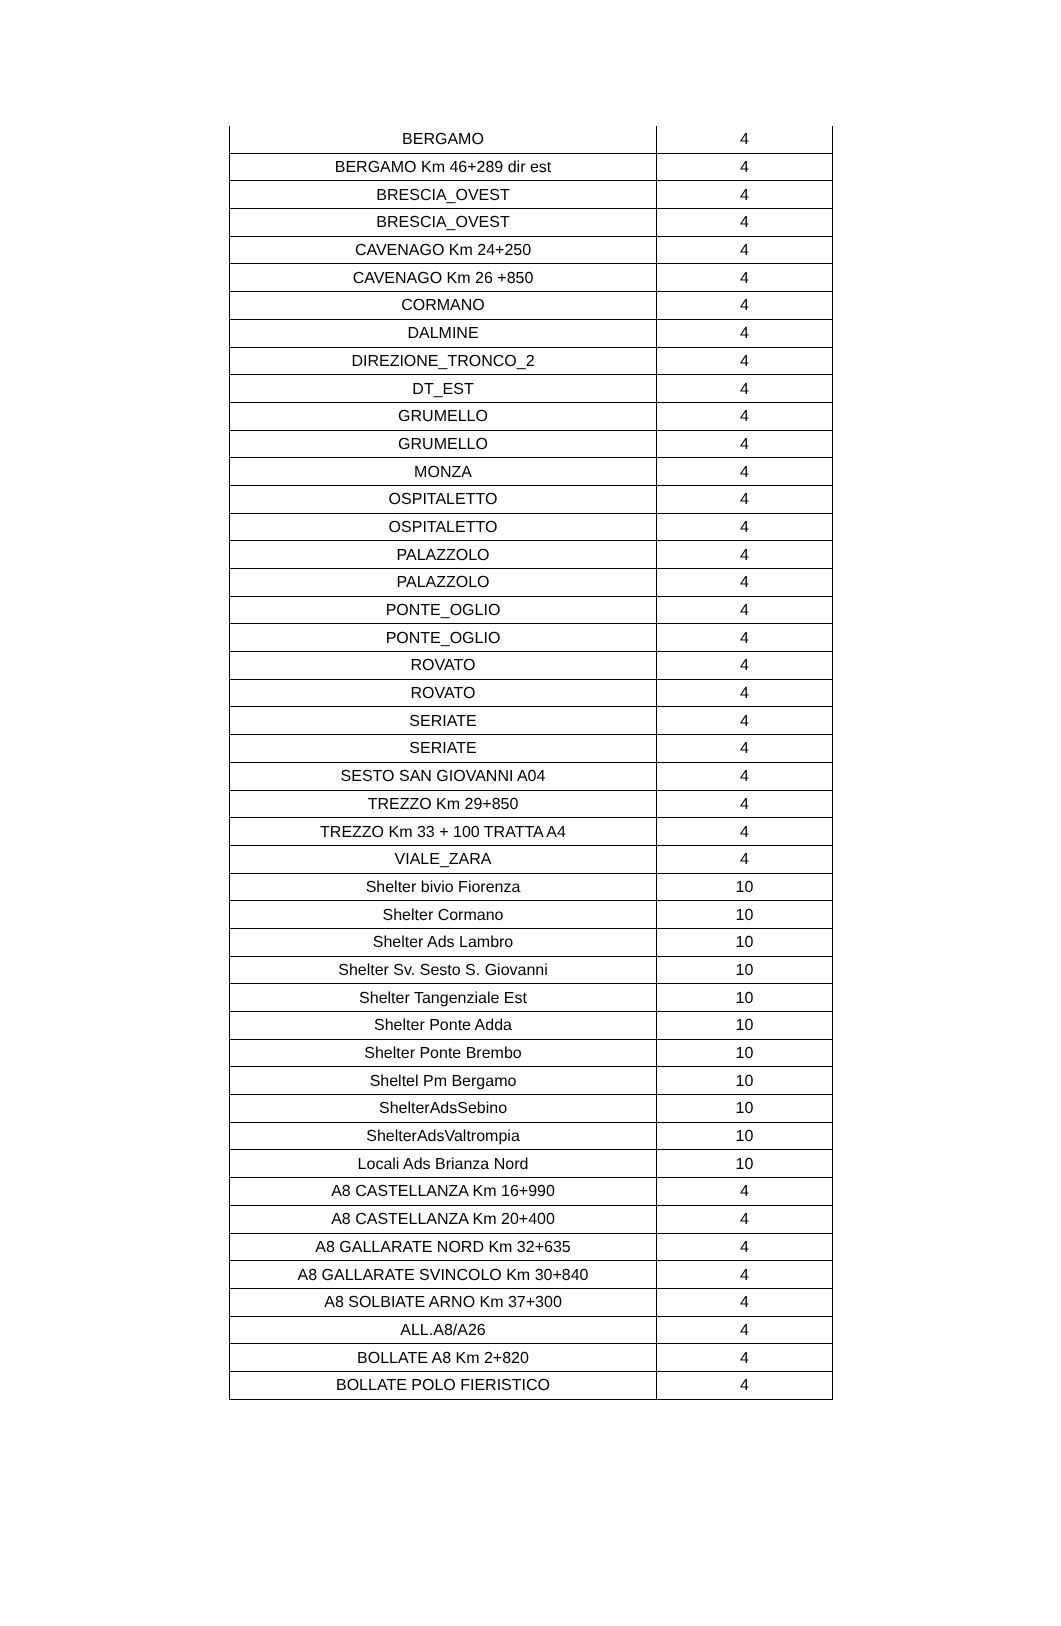| BERGAMO | 4 |
| BERGAMO Km 46+289 dir est | 4 |
| BRESCIA_OVEST | 4 |
| BRESCIA_OVEST | 4 |
| CAVENAGO Km 24+250 | 4 |
| CAVENAGO Km 26 +850 | 4 |
| CORMANO | 4 |
| DALMINE | 4 |
| DIREZIONE_TRONCO_2 | 4 |
| DT_EST | 4 |
| GRUMELLO | 4 |
| GRUMELLO | 4 |
| MONZA | 4 |
| OSPITALETTO | 4 |
| OSPITALETTO | 4 |
| PALAZZOLO | 4 |
| PALAZZOLO | 4 |
| PONTE_OGLIO | 4 |
| PONTE_OGLIO | 4 |
| ROVATO | 4 |
| ROVATO | 4 |
| SERIATE | 4 |
| SERIATE | 4 |
| SESTO SAN GIOVANNI A04 | 4 |
| TREZZO Km 29+850 | 4 |
| TREZZO Km 33 + 100 TRATTA A4 | 4 |
| VIALE_ZARA | 4 |
| Shelter bivio Fiorenza | 10 |
| Shelter Cormano | 10 |
| Shelter Ads Lambro | 10 |
| Shelter Sv. Sesto S. Giovanni | 10 |
| Shelter Tangenziale Est | 10 |
| Shelter Ponte Adda | 10 |
| Shelter Ponte Brembo | 10 |
| Sheltel Pm Bergamo | 10 |
| ShelterAdsSebino | 10 |
| ShelterAdsValtrompia | 10 |
| Locali Ads Brianza Nord | 10 |
| A8 CASTELLANZA Km 16+990 | 4 |
| A8 CASTELLANZA Km 20+400 | 4 |
| A8 GALLARATE NORD Km 32+635 | 4 |
| A8 GALLARATE SVINCOLO Km 30+840 | 4 |
| A8 SOLBIATE ARNO Km 37+300 | 4 |
| ALL.A8/A26 | 4 |
| BOLLATE A8 Km 2+820 | 4 |
| BOLLATE POLO FIERISTICO | 4 |